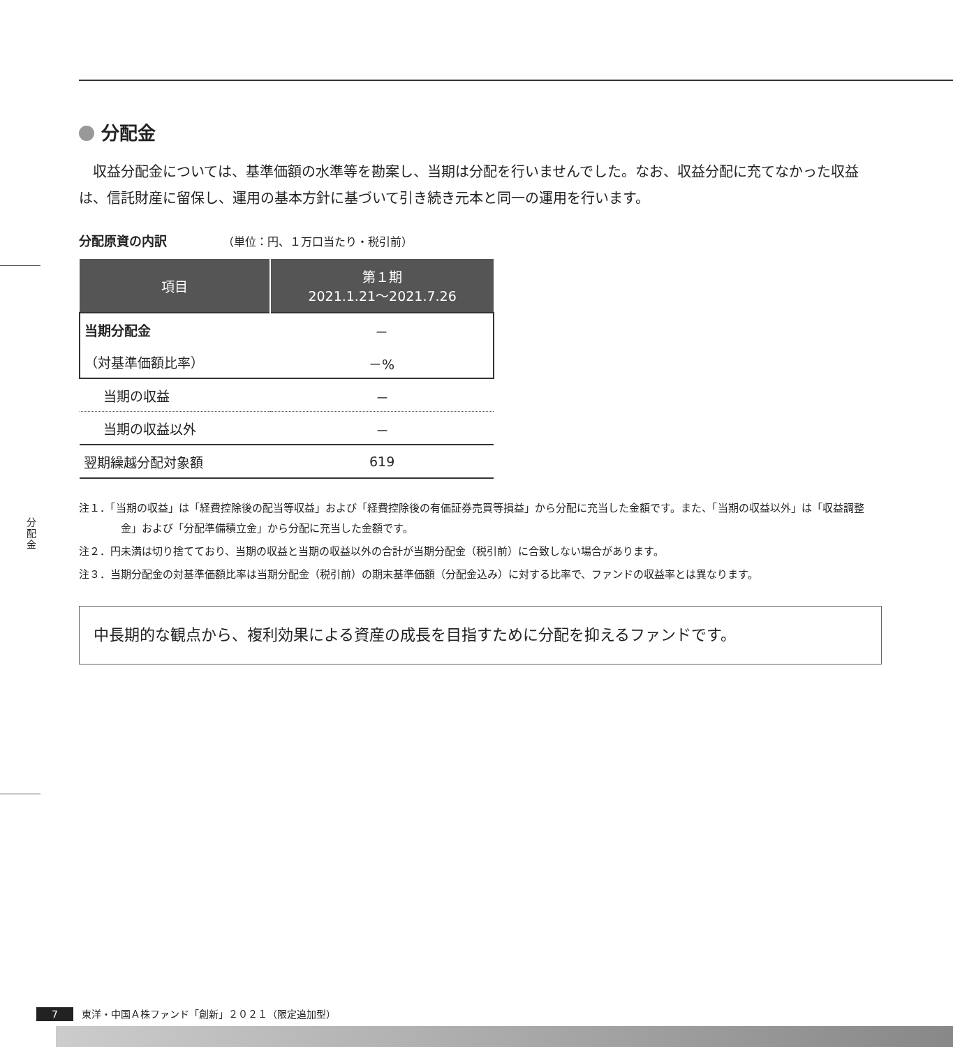分配金
分配金
収益分配金については、基準価額の水準等を勘案し、当期は分配を行いませんでした。なお、収益分配に充てなかった収益は、信託財産に留保し、運用の基本方針に基づいて引き続き元本と同一の運用を行います。
分配原資の内訳 （単位：円、１万口当たり・税引前）
| 項目 | 第１期 2021.1.21〜2021.7.26 |
| --- | --- |
| 当期分配金 | － |
| （対基準価額比率） | －% |
| 当期の収益 | － |
| 当期の収益以外 | － |
| 翌期繰越分配対象額 | 619 |
注１．「当期の収益」は「経費控除後の配当等収益」および「経費控除後の有価証券売買等損益」から分配に充当した金額です。また、「当期の収益以外」は「収益調整金」および「分配準備積立金」から分配に充当した金額です。
注２．円未満は切り捨てており、当期の収益と当期の収益以外の合計が当期分配金（税引前）に合致しない場合があります。
注３．当期分配金の対基準価額比率は当期分配金（税引前）の期末基準価額（分配金込み）に対する比率で、ファンドの収益率とは異なります。
中長期的な観点から、複利効果による資産の成長を目指すために分配を抑えるファンドです。
7 東洋・中国Ａ株ファンド「創新」２０２１（限定追加型）